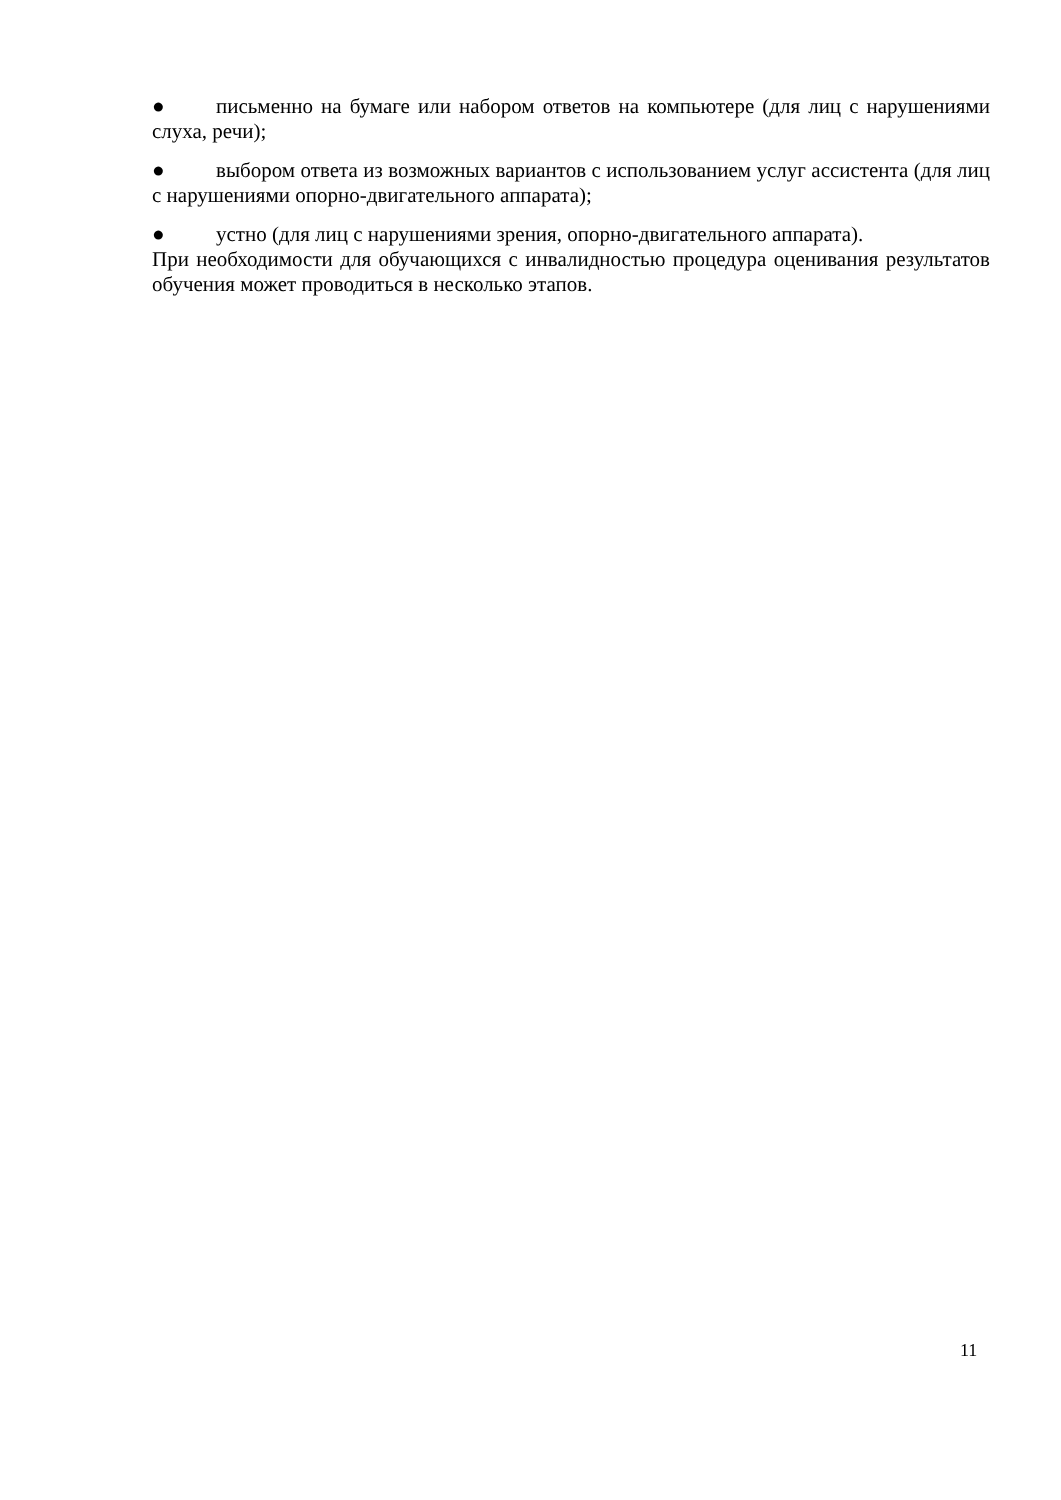● письменно на бумаге или набором ответов на компьютере (для лиц с нарушениями слуха, речи);
● выбором ответа из возможных вариантов с использованием услуг ассистента (для лиц с нарушениями опорно-двигательного аппарата);
● устно (для лиц с нарушениями зрения, опорно-двигательного аппарата).
При необходимости для обучающихся с инвалидностью процедура оценивания результатов обучения может проводиться в несколько этапов.
11